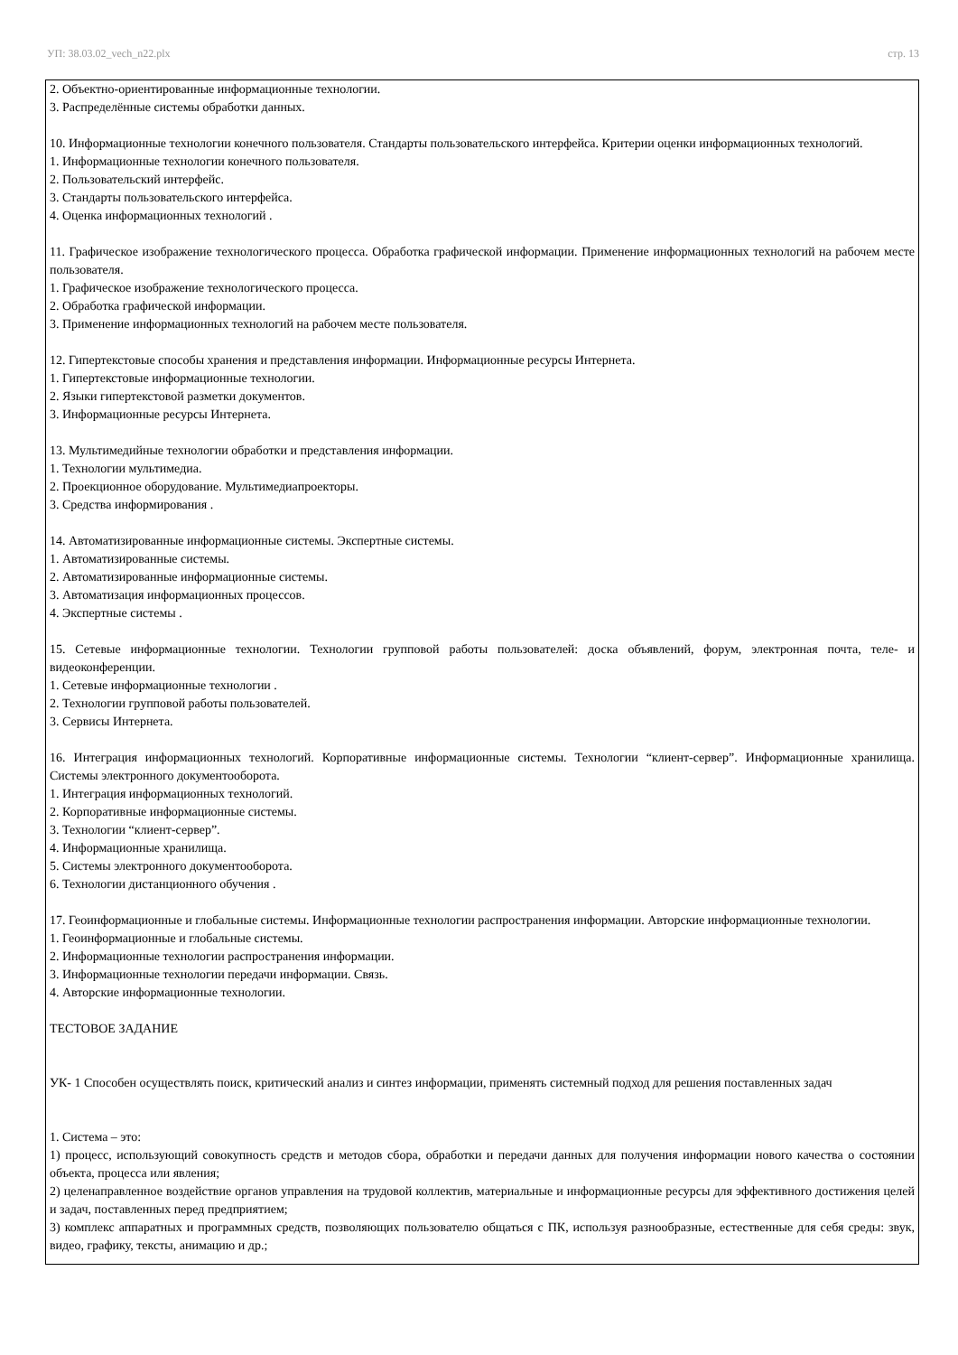УП: 38.03.02_vech_n22.plx стр. 13
2. Объектно-ориентированные информационные технологии.
3. Распределённые системы обработки данных.
10. Информационные технологии конечного пользователя. Стандарты пользовательского интерфейса. Критерии оценки информационных технологий.
1. Информационные технологии конечного пользователя.
2. Пользовательский интерфейс.
3. Стандарты пользовательского интерфейса.
4. Оценка информационных технологий .
11. Графическое изображение технологического процесса. Обработка графической информации. Применение информационных технологий на рабочем месте пользователя.
1. Графическое изображение технологического процесса.
2. Обработка графической информации.
3. Применение информационных технологий на рабочем месте пользователя.
12. Гипертекстовые способы хранения и представления информации. Информационные ресурсы Интернета.
1. Гипертекстовые информационные технологии.
2. Языки гипертекстовой разметки документов.
3. Информационные ресурсы Интернета.
13. Мультимедийные технологии обработки и представления информации.
1. Технологии мультимедиа.
2. Проекционное оборудование. Мультимедиапроекторы.
3. Средства информирования .
14. Автоматизированные информационные системы. Экспертные системы.
1. Автоматизированные системы.
2. Автоматизированные информационные системы.
3. Автоматизация информационных процессов.
4. Экспертные системы .
15. Сетевые информационные технологии. Технологии групповой работы пользователей: доска объявлений, форум, электронная почта, теле- и видеоконференции.
1. Сетевые информационные технологии .
2. Технологии групповой работы пользователей.
3. Сервисы Интернета.
16. Интеграция информационных технологий. Корпоративные информационные системы. Технологии “клиент-сервер”. Информационные хранилища. Системы электронного документооборота.
1. Интеграция информационных технологий.
2. Корпоративные информационные системы.
3. Технологии “клиент-сервер”.
4. Информационные хранилища.
5. Системы электронного документооборота.
6. Технологии дистанционного обучения .
17. Геоинформационные и глобальные системы. Информационные технологии распространения информации. Авторские информационные технологии.
1. Геоинформационные и глобальные системы.
2. Информационные технологии распространения информации.
3. Информационные технологии передачи информации. Связь.
4. Авторские информационные технологии.
ТЕСТОВОЕ ЗАДАНИЕ
УК- 1 Способен осуществлять поиск, критический анализ и синтез информации, применять системный подход для решения поставленных задач
1. Система – это:
1) процесс, использующий совокупность средств и методов сбора, обработки и передачи данных для получения информации нового качества о состоянии объекта, процесса или явления;
2) целенаправленное воздействие органов управления на трудовой коллектив, материальные и информационные ресурсы для эффективного достижения целей и задач, поставленных перед предприятием;
3) комплекс аппаратных и программных средств, позволяющих пользователю общаться с ПК, используя разнообразные, естественные для себя среды: звук, видео, графику, тексты, анимацию и др.;